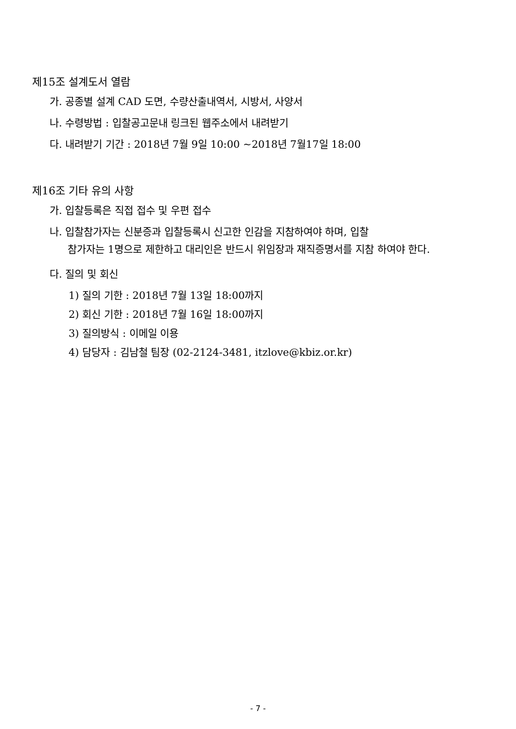제15조 설계도서 열람
가. 공종별 설계 CAD 도면, 수량산출내역서, 시방서, 사양서
나. 수령방법 : 입찰공고문내 링크된 웹주소에서 내려받기
다. 내려받기 기간 : 2018년 7월 9일 10:00 ~2018년 7월17일 18:00
제16조 기타 유의 사항
가. 입찰등록은 직접 접수 및 우편 접수
나. 입찰참가자는 신분증과 입찰등록시 신고한 인감을 지참하여야 하며, 입찰
참가자는 1명으로 제한하고 대리인은 반드시 위임장과 재직증명서를 지참 하여야 한다.
다. 질의 및 회신
1) 질의 기한 : 2018년 7월 13일 18:00까지
2) 회신 기한 : 2018년 7월 16일 18:00까지
3) 질의방식 : 이메일 이용
4) 담당자 : 김남철 팀장 (02-2124-3481, itzlove@kbiz.or.kr)
- 7 -